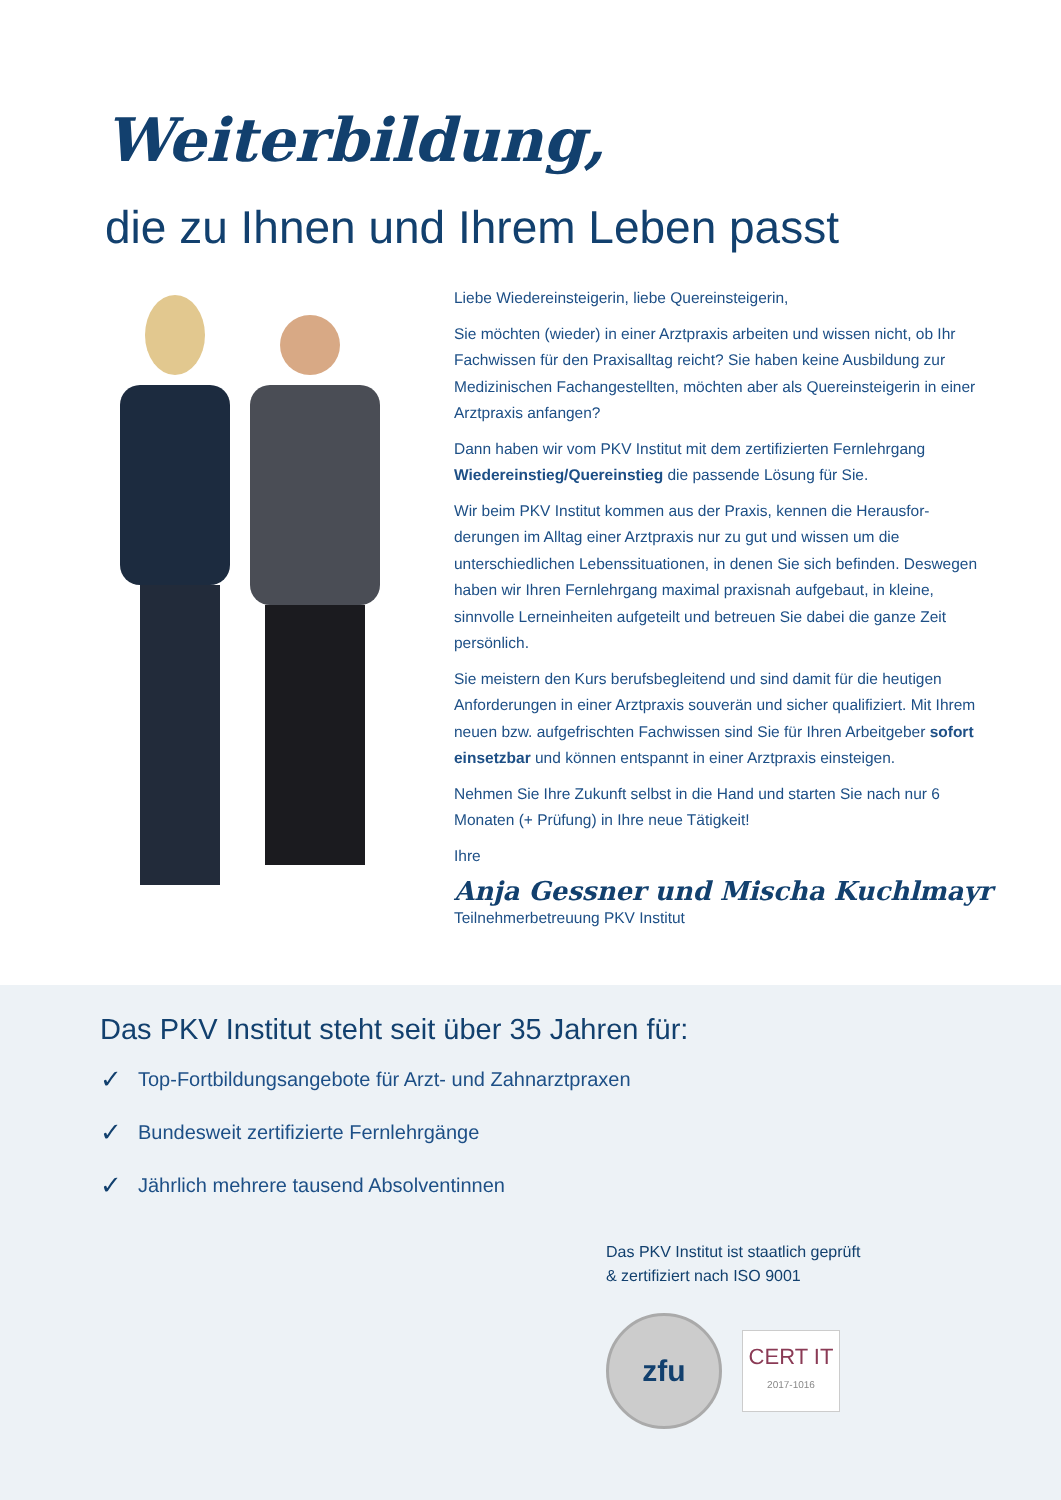Weiterbildung,
die zu Ihnen und Ihrem Leben passt
Liebe Wiedereinsteigerin, liebe Quereinsteigerin,
Sie möchten (wieder) in einer Arztpraxis arbeiten und wissen nicht, ob Ihr Fachwissen für den Praxisalltag reicht? Sie haben keine Ausbildung zur Medizinischen Fachangestellten, möchten aber als Quereinsteigerin in einer Arztpraxis anfangen?
Dann haben wir vom PKV Institut mit dem zertifizierten Fernlehrgang Wiedereinstieg/Quereinstieg die passende Lösung für Sie.
Wir beim PKV Institut kommen aus der Praxis, kennen die Herausfor-derungen im Alltag einer Arztpraxis nur zu gut und wissen um die unterschiedlichen Lebenssituationen, in denen Sie sich befinden. Deswegen haben wir Ihren Fernlehrgang maximal praxisnah aufgebaut, in kleine, sinnvolle Lerneinheiten aufgeteilt und betreuen Sie dabei die ganze Zeit persönlich.
Sie meistern den Kurs berufsbegleitend und sind damit für die heutigen Anforderungen in einer Arztpraxis souverän und sicher qualifiziert. Mit Ihrem neuen bzw. aufgefrischten Fachwissen sind Sie für Ihren Arbeitgeber sofort einsetzbar und können entspannt in einer Arztpraxis einsteigen.
Nehmen Sie Ihre Zukunft selbst in die Hand und starten Sie nach nur 6 Monaten (+ Prüfung) in Ihre neue Tätigkeit!
Ihre
Anja Gessner und Mischa Kuchlmayr
Teilnehmerbetreuung PKV Institut
Das PKV Institut steht seit über 35 Jahren für:
✓ Top-Fortbildungsangebote für Arzt- und Zahnarztpraxen
✓ Bundesweit zertifizierte Fernlehrgänge
✓ Jährlich mehrere tausend Absolventinnen
Das PKV Institut ist staatlich geprüft
& zertifiziert nach ISO 9001
zfu
CERT IT
2017-1016